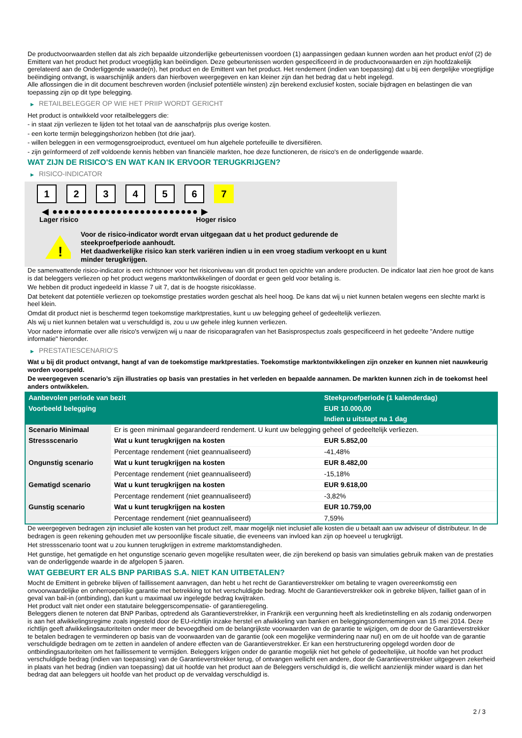De productvoorwaarden stellen dat als zich bepaalde uitzonderlijke gebeurtenissen voordoen (1) aanpassingen gedaan kunnen worden aan het product en/of (2) de Emittent van het product het product vroegtijdig kan beëindigen. Deze gebeurtenissen worden gespecificeerd in de productvoorwaarden en zijn hoofdzakelijk gerelateerd aan de Onderliggende waarde(n), het product en de Emittent van het product. Het rendement (indien van toepassing) dat u bij een dergelijke vroegtijdige beëindiging ontvangt, is waarschijnlijk anders dan hierboven weergegeven en kan kleiner zijn dan het bedrag dat u hebt ingelegd.
Alle aflossingen die in dit document beschreven worden (inclusief potentiële winsten) zijn berekend exclusief kosten, sociale bijdragen en belastingen die van toepassing zijn op dit type belegging.
▶ RETAILBELEGGER OP WIE HET PRIIP WORDT GERICHT
Het product is ontwikkeld voor retailbeleggers die:
- in staat zijn verliezen te lijden tot het totaal van de aanschafprijs plus overige kosten.
- een korte termijn beleggingshorizon hebben (tot drie jaar).
- willen beleggen in een vermogensgroeiproduct, eventueel om hun algehele portefeuille te diversifiëren.
- zijn geïnformeerd of zelf voldoende kennis hebben van financiële markten, hoe deze functioneren, de risico's en de onderliggende waarde.
WAT ZIJN DE RISICO'S EN WAT KAN IK ERVOOR TERUGKRIJGEN?
▶ RISICO-INDICATOR
1 2 3 4 5 6 7
◀ ●●●●●●●●●●●●●●●●●●●●●●●●● ▶
Lager risico Hoger risico
!
Voor de risico-indicator wordt ervan uitgegaan dat u het product gedurende de steekproefperiode aanhoudt.
Het daadwerkelijke risico kan sterk variëren indien u in een vroeg stadium verkoopt en u kunt minder terugkrijgen.
De samenvattende risico-indicator is een richtsnoer voor het risiconiveau van dit product ten opzichte van andere producten. De indicator laat zien hoe groot de kans is dat beleggers verliezen op het product wegens marktontwikkelingen of doordat er geen geld voor betaling is.
We hebben dit product ingedeeld in klasse 7 uit 7, dat is de hoogste risicoklasse.
Dat betekent dat potentiële verliezen op toekomstige prestaties worden geschat als heel hoog. De kans dat wij u niet kunnen betalen wegens een slechte markt is heel klein.
Omdat dit product niet is beschermd tegen toekomstige marktprestaties, kunt u uw belegging geheel of gedeeltelijk verliezen.
Als wij u niet kunnen betalen wat u verschuldigd is, zou u uw gehele inleg kunnen verliezen.
Voor nadere informatie over alle risico's verwijzen wij u naar de risicoparagrafen van het Basisprospectus zoals gespecificeerd in het gedeelte "Andere nuttige informatie" hieronder.
▶ PRESTATIESCENARIO'S
Wat u bij dit product ontvangt, hangt af van de toekomstige marktprestaties. Toekomstige marktontwikkelingen zijn onzeker en kunnen niet nauwkeurig worden voorspeld.
De weergegeven scenario’s zijn illustraties op basis van prestaties in het verleden en bepaalde aannamen. De markten kunnen zich in de toekomst heel anders ontwikkelen.
| Aanbevolen periode van bezit | | Steekproefperiode (1 kalenderdag) |
| --- | --- | --- |
| Voorbeeld belegging | | EUR 10.000,00 |
| | | Indien u uitstapt na 1 dag |
| Scenario Minimaal | Er is geen minimaal gegarandeerd rendement. U kunt uw belegging geheel of gedeeltelijk verliezen. | |
| Stressscenario | Wat u kunt terugkrijgen na kosten | EUR 5.852,00 |
| | Percentage rendement (niet geannualiseerd) | -41,48% |
| Ongunstig scenario | Wat u kunt terugkrijgen na kosten | EUR 8.482,00 |
| | Percentage rendement (niet geannualiseerd) | -15,18% |
| Gematigd scenario | Wat u kunt terugkrijgen na kosten | EUR 9.618,00 |
| | Percentage rendement (niet geannualiseerd) | -3,82% |
| Gunstig scenario | Wat u kunt terugkrijgen na kosten | EUR 10.759,00 |
| | Percentage rendement (niet geannualiseerd) | 7,59% |
De weergegeven bedragen zijn inclusief alle kosten van het product zelf, maar mogelijk niet inclusief alle kosten die u betaalt aan uw adviseur of distributeur. In de bedragen is geen rekening gehouden met uw persoonlijke fiscale situatie, die eveneens van invloed kan zijn op hoeveel u terugkrijgt.
Het stressscenario toont wat u zou kunnen terugkrijgen in extreme marktomstandigheden.
Het gunstige, het gematigde en het ongunstige scenario geven mogelijke resultaten weer, die zijn berekend op basis van simulaties gebruik maken van de prestaties van de onderliggende waarde in de afgelopen 5 jaaren.
WAT GEBEURT ER ALS BNP PARIBAS S.A. NIET KAN UITBETALEN?
Mocht de Emittent in gebreke blijven of faillissement aanvragen, dan hebt u het recht de Garantieverstrekker om betaling te vragen overeenkomstig een onvoorwaardelijke en onherroepelijke garantie met betrekking tot het verschuldigde bedrag. Mocht de Garantieverstrekker ook in gebreke blijven, failliet gaan of in geval van bail-in (ontbinding), dan kunt u maximaal uw ingelegde bedrag kwijtraken.
Het product valt niet onder een statutaire beleggerscompensatie- of garantieregeling.
Beleggers dienen te noteren dat BNP Paribas, optredend als Garantieverstrekker, in Frankrijk een vergunning heeft als kredietinstelling en als zodanig onderworpen is aan het afwikkelingsregime zoals ingesteld door de EU-richtlijn inzake herstel en afwikkeling van banken en beleggingsondernemingen van 15 mei 2014. Deze richtlijn geeft afwikkelingsautoriteiten onder meer de bevoegdheid om de belangrijkste voorwaarden van de garantie te wijzigen, om de door de Garantieverstrekker te betalen bedragen te verminderen op basis van de voorwaarden van de garantie (ook een mogelijke vermindering naar nul) en om de uit hoofde van de garantie verschuldigde bedragen om te zetten in aandelen of andere effecten van de Garantieverstrekker. Er kan een herstructurering opgelegd worden door de ontbindingsautoriteiten om het faillissement te vermijden. Beleggers krijgen onder de garantie mogelijk niet het gehele of gedeeltelijke, uit hoofde van het product verschuldigde bedrag (indien van toepassing) van de Garantieverstrekker terug, of ontvangen wellicht een andere, door de Garantieverstrekker uitgegeven zekerheid in plaats van het bedrag (indien van toepassing) dat uit hoofde van het product aan de Beleggers verschuldigd is, die wellicht aanzienlijk minder waard is dan het bedrag dat aan beleggers uit hoofde van het product op de vervaldag verschuldigd is.
2 / 3